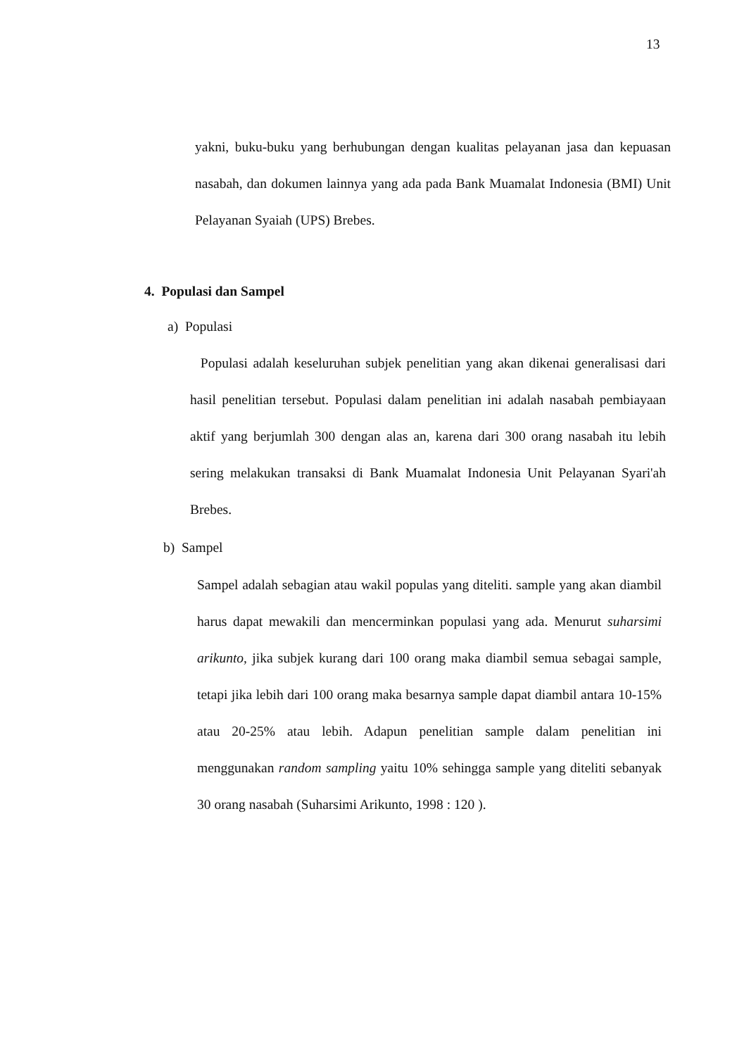13
yakni, buku-buku yang berhubungan dengan kualitas pelayanan jasa dan kepuasan nasabah, dan dokumen lainnya yang ada pada Bank Muamalat Indonesia (BMI) Unit Pelayanan Syaiah (UPS) Brebes.
4. Populasi dan Sampel
a) Populasi
Populasi adalah keseluruhan subjek penelitian yang akan dikenai generalisasi dari hasil penelitian tersebut. Populasi dalam penelitian ini adalah nasabah pembiayaan aktif yang berjumlah 300 dengan alas an, karena dari 300 orang nasabah itu lebih sering melakukan transaksi di Bank Muamalat Indonesia Unit Pelayanan Syari'ah Brebes.
b) Sampel
Sampel adalah sebagian atau wakil populas yang diteliti. sample yang akan diambil harus dapat mewakili dan mencerminkan populasi yang ada. Menurut suharsimi arikunto, jika subjek kurang dari 100 orang maka diambil semua sebagai sample, tetapi jika lebih dari 100 orang maka besarnya sample dapat diambil antara 10-15% atau 20-25% atau lebih. Adapun penelitian sample dalam penelitian ini menggunakan random sampling yaitu 10% sehingga sample yang diteliti sebanyak 30 orang nasabah (Suharsimi Arikunto, 1998 : 120 ).